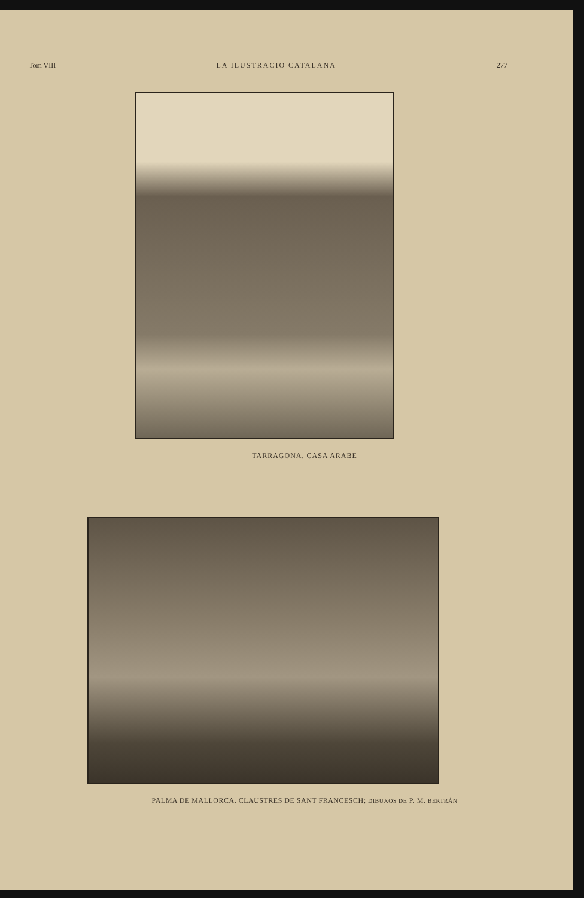Tom VIII LA ILUSTRACIO CATALANA 277
TARRAGONA. CASA ARABE
PALMA DE MALLORCA. CLAUSTRES DE SANT FRANCESCH; DIBUXOS DE P. M. BERTRÁN